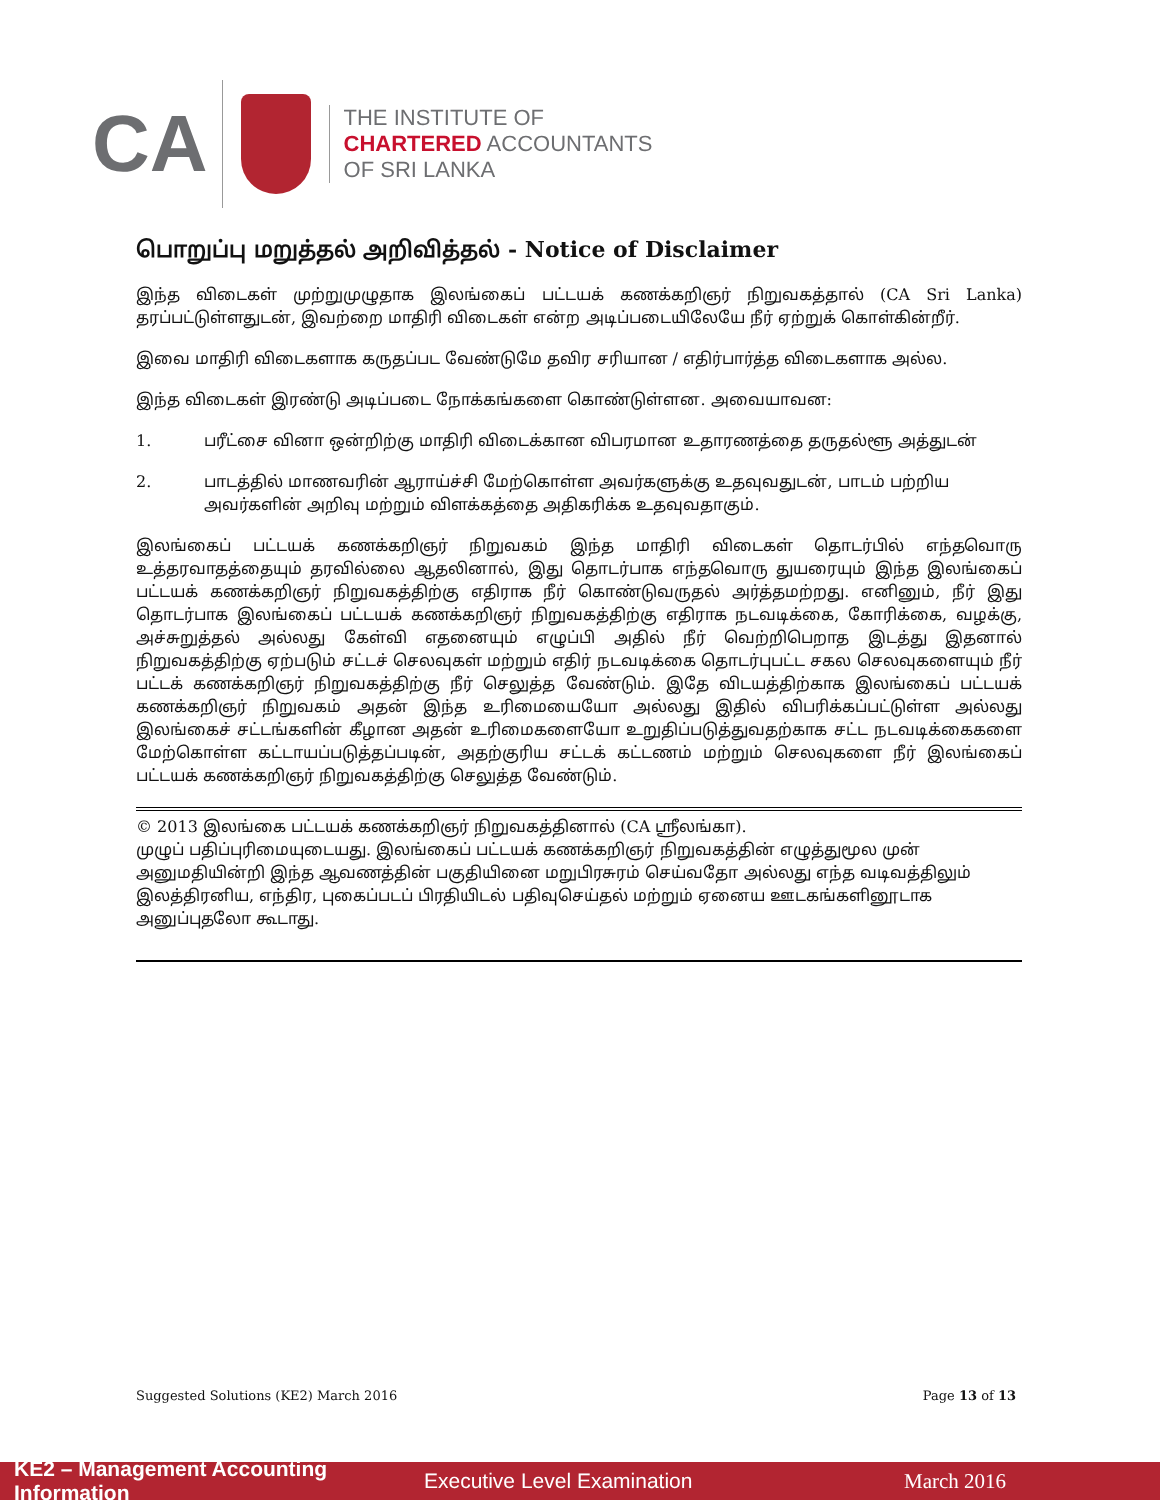CA
THE INSTITUTE OF
CHARTERED ACCOUNTANTS
OF SRI LANKA
பொறுப்பு மறுத்தல் அறிவித்தல் - Notice of Disclaimer
இந்த விடைகள் முற்றுமுழுதாக இலங்கைப் பட்டயக் கணக்கறிஞர் நிறுவகத்தால் (CA Sri Lanka) தரப்பட்டுள்ளதுடன், இவற்றை மாதிரி விடைகள் என்ற அடிப்படையிலேயே நீர் ஏற்றுக் கொள்கின்றீர்.
இவை மாதிரி விடைகளாக கருதப்பட வேண்டுமே தவிர சரியான / எதிர்பார்த்த விடைகளாக அல்ல.
இந்த விடைகள் இரண்டு அடிப்படை நோக்கங்களை கொண்டுள்ளன. அவையாவன:
1. பரீட்சை வினா ஒன்றிற்கு மாதிரி விடைக்கான விபரமான உதாரணத்தை தருதல்ளூ அத்துடன்
2. பாடத்தில் மாணவரின் ஆராய்ச்சி மேற்கொள்ள அவர்களுக்கு உதவுவதுடன், பாடம் பற்றிய அவர்களின் அறிவு மற்றும் விளக்கத்தை அதிகரிக்க உதவுவதாகும்.
இலங்கைப் பட்டயக் கணக்கறிஞர் நிறுவகம் இந்த மாதிரி விடைகள் தொடர்பில் எந்தவொரு உத்தரவாதத்தையும் தரவில்லை ஆதலினால், இது தொடர்பாக எந்தவொரு துயரையும் இந்த இலங்கைப் பட்டயக் கணக்கறிஞர் நிறுவகத்திற்கு எதிராக நீர் கொண்டுவருதல் அர்த்தமற்றது. எனினும், நீர் இது தொடர்பாக இலங்கைப் பட்டயக் கணக்கறிஞர் நிறுவகத்திற்கு எதிராக நடவடிக்கை, கோரிக்கை, வழக்கு, அச்சுறுத்தல் அல்லது கேள்வி எதனையும் எழுப்பி அதில் நீர் வெற்றிபெறாத இடத்து இதனால் நிறுவகத்திற்கு ஏற்படும் சட்டச் செலவுகள் மற்றும் எதிர் நடவடிக்கை தொடர்புபட்ட சகல செலவுகளையும் நீர் பட்டக் கணக்கறிஞர் நிறுவகத்திற்கு நீர் செலுத்த வேண்டும். இதே விடயத்திற்காக இலங்கைப் பட்டயக் கணக்கறிஞர் நிறுவகம் அதன் இந்த உரிமையையோ அல்லது இதில் விபரிக்கப்பட்டுள்ள அல்லது இலங்கைச் சட்டங்களின் கீழான அதன் உரிமைகளையோ உறுதிப்படுத்துவதற்காக சட்ட நடவடிக்கைகளை மேற்கொள்ள கட்டாயப்படுத்தப்படின், அதற்குரிய சட்டக் கட்டணம் மற்றும் செலவுகளை நீர் இலங்கைப் பட்டயக் கணக்கறிஞர் நிறுவகத்திற்கு செலுத்த வேண்டும்.
© 2013 இலங்கை பட்டயக் கணக்கறிஞர் நிறுவகத்தினால் (CA ஸ்ரீலங்கா).
முழுப் பதிப்புரிமையுடையது. இலங்கைப் பட்டயக் கணக்கறிஞர் நிறுவகத்தின் எழுத்துமூல முன் அனுமதியின்றி இந்த ஆவணத்தின் பகுதியினை மறுபிரசுரம் செய்வதோ அல்லது எந்த வடிவத்திலும் இலத்திரனிய, எந்திர, புகைப்படப் பிரதியிடல் பதிவுசெய்தல் மற்றும் ஏனைய ஊடகங்களினூடாக அனுப்புதலோ கூடாது.
Suggested Solutions (KE2) March 2016 Page 13 of 13
KE2 – Management Accounting Information Executive Level Examination March 2016